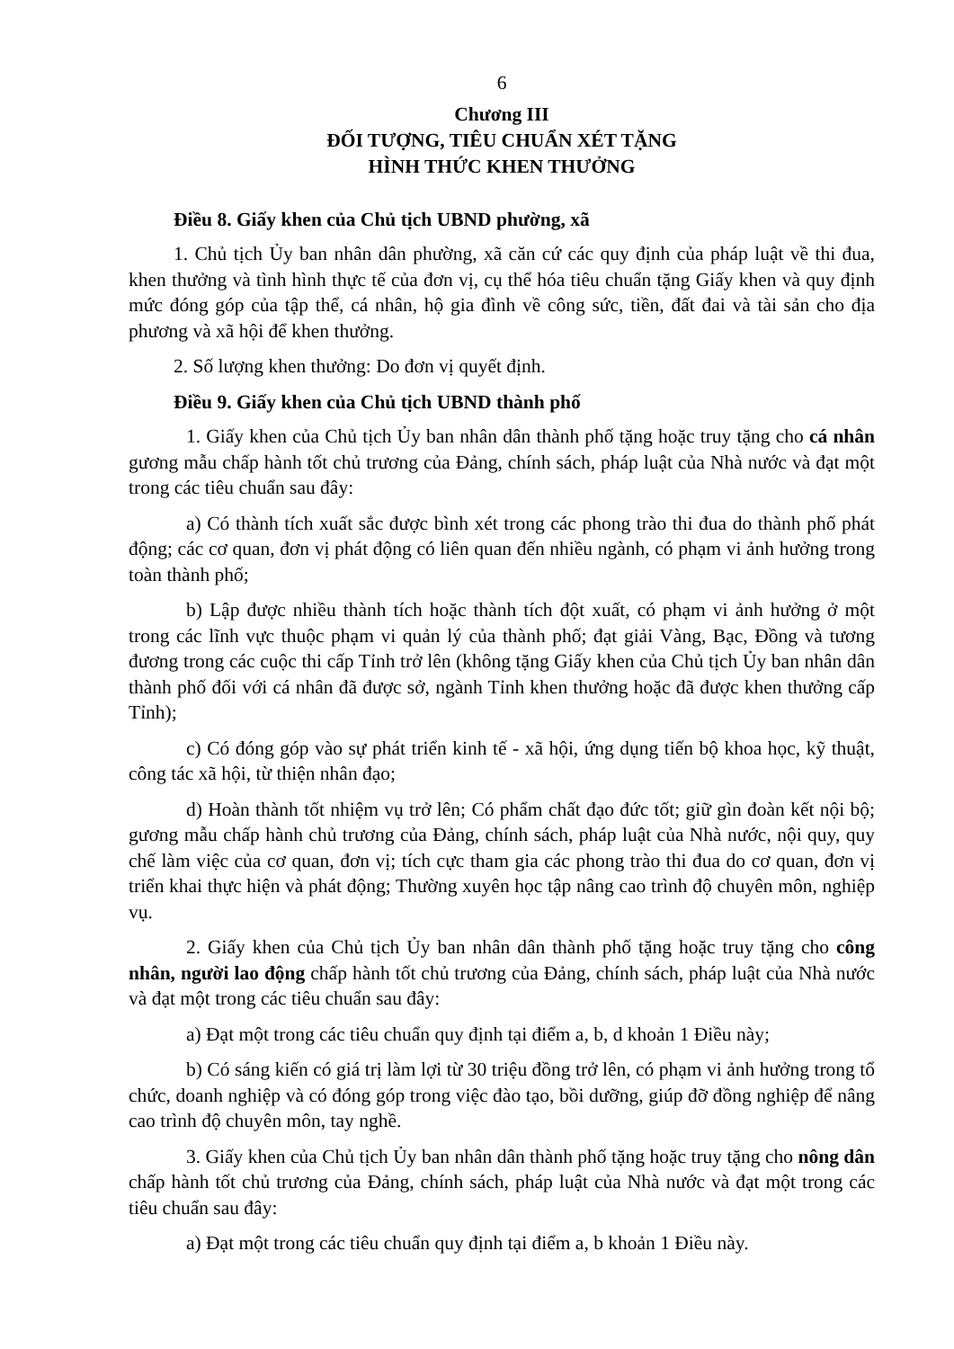6
Chương III
ĐỐI TƯỢNG, TIÊU CHUẨN XÉT TẶNG
HÌNH THỨC KHEN THƯỞNG
Điều 8. Giấy khen của Chủ tịch UBND phường, xã
1. Chủ tịch Ủy ban nhân dân phường, xã căn cứ các quy định của pháp luật về thi đua, khen thưởng và tình hình thực tế của đơn vị, cụ thể hóa tiêu chuẩn tặng Giấy khen và quy định mức đóng góp của tập thể, cá nhân, hộ gia đình về công sức, tiền, đất đai và tài sản cho địa phương và xã hội để khen thưởng.
2. Số lượng khen thưởng: Do đơn vị quyết định.
Điều 9. Giấy khen của Chủ tịch UBND thành phố
1. Giấy khen của Chủ tịch Ủy ban nhân dân thành phố tặng hoặc truy tặng cho cá nhân gương mẫu chấp hành tốt chủ trương của Đảng, chính sách, pháp luật của Nhà nước và đạt một trong các tiêu chuẩn sau đây:
a) Có thành tích xuất sắc được bình xét trong các phong trào thi đua do thành phố phát động; các cơ quan, đơn vị phát động có liên quan đến nhiều ngành, có phạm vi ảnh hưởng trong toàn thành phố;
b) Lập được nhiều thành tích hoặc thành tích đột xuất, có phạm vi ảnh hưởng ở một trong các lĩnh vực thuộc phạm vi quản lý của thành phố; đạt giải Vàng, Bạc, Đồng và tương đương trong các cuộc thi cấp Tỉnh trở lên (không tặng Giấy khen của Chủ tịch Ủy ban nhân dân thành phố đối với cá nhân đã được sở, ngành Tỉnh khen thưởng hoặc đã được khen thưởng cấp Tỉnh);
c) Có đóng góp vào sự phát triển kinh tế - xã hội, ứng dụng tiến bộ khoa học, kỹ thuật, công tác xã hội, từ thiện nhân đạo;
d) Hoàn thành tốt nhiệm vụ trở lên; Có phẩm chất đạo đức tốt; giữ gìn đoàn kết nội bộ; gương mẫu chấp hành chủ trương của Đảng, chính sách, pháp luật của Nhà nước, nội quy, quy chế làm việc của cơ quan, đơn vị; tích cực tham gia các phong trào thi đua do cơ quan, đơn vị triển khai thực hiện và phát động; Thường xuyên học tập nâng cao trình độ chuyên môn, nghiệp vụ.
2. Giấy khen của Chủ tịch Ủy ban nhân dân thành phố tặng hoặc truy tặng cho công nhân, người lao động chấp hành tốt chủ trương của Đảng, chính sách, pháp luật của Nhà nước và đạt một trong các tiêu chuẩn sau đây:
a) Đạt một trong các tiêu chuẩn quy định tại điểm a, b, d khoản 1 Điều này;
b) Có sáng kiến có giá trị làm lợi từ 30 triệu đồng trở lên, có phạm vi ảnh hưởng trong tổ chức, doanh nghiệp và có đóng góp trong việc đào tạo, bồi dưỡng, giúp đỡ đồng nghiệp để nâng cao trình độ chuyên môn, tay nghề.
3. Giấy khen của Chủ tịch Ủy ban nhân dân thành phố tặng hoặc truy tặng cho nông dân chấp hành tốt chủ trương của Đảng, chính sách, pháp luật của Nhà nước và đạt một trong các tiêu chuẩn sau đây:
a) Đạt một trong các tiêu chuẩn quy định tại điểm a, b khoản 1 Điều này.